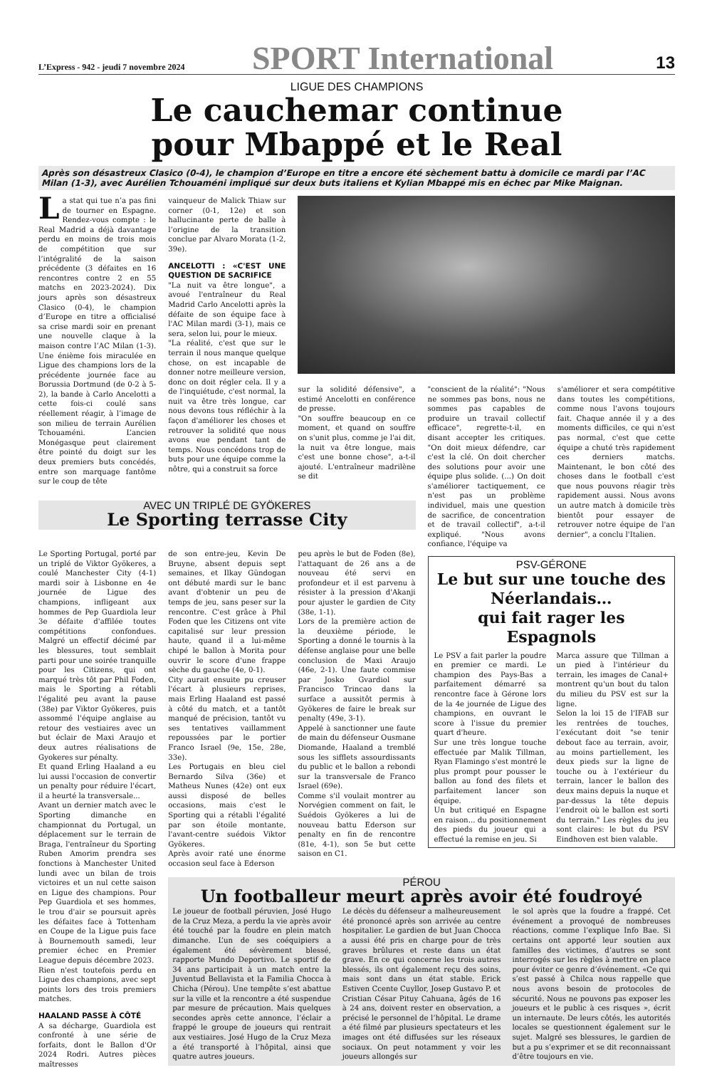L’Express - 942 - jeudi 7 novembre 2024
SPORT International
13
LIGUE DES CHAMPIONS
Le cauchemar continue
pour Mbappé et le Real
Après son désastreux Clasico (0-4), le champion d’Europe en titre a encore été sèchement battu à domicile ce mardi par l’AC Milan (1-3), avec Aurélien Tchouaméni impliqué sur deux buts italiens et Kylian Mbappé mis en échec par Mike Maignan.
La stat qui tue n’a pas fini de tourner en Espagne. Rendez-vous compte : le Real Madrid a déjà davantage perdu en moins de trois mois de compétition que sur l’intégralité de la saison précédente (3 défaites en 16 rencontres contre 2 en 55 matchs en 2023-2024). Dix jours après son désastreux Clasico (0-4), le champion d’Europe en titre a officialisé sa crise mardi soir en prenant une nouvelle claque à la maison contre l’AC Milan (1-3). Une énième fois miraculée en Ligue des champions lors de la précédente journée face au Borussia Dortmund (de 0-2 à 5-2), la bande à Carlo Ancelotti a cette fois-ci coulé sans réellement réagir, à l’image de son milieu de terrain Aurélien Tchouaméni. L’ancien Monégasque peut clairement être pointé du doigt sur les deux premiers buts concédés, entre son marquage fantôme sur le coup de tête
vainqueur de Malick Thiaw sur corner (0-1, 12e) et son hallucinante perte de balle à l’origine de la transition conclue par Alvaro Morata (1-2, 39e).
ANCELOTTI : «C'EST UNE QUESTION DE SACRIFICE
"La nuit va être longue", a avoué l'entraîneur du Real Madrid Carlo Ancelotti après la défaite de son équipe face à l'AC Milan mardi (3-1), mais ce sera, selon lui, pour le mieux.
"La réalité, c'est que sur le terrain il nous manque quelque chose, on est incapable de donner notre meilleure version, donc on doit régler cela. Il y a de l'inquiétude, c'est normal, la nuit va être très longue, car nous devons tous réfléchir à la façon d'améliorer les choses et retrouver la solidité que nous avons eue pendant tant de temps. Nous concédons trop de buts pour une équipe comme la nôtre, qui a construit sa force
sur la solidité défensive", a estimé Ancelotti en conférence de presse.
"On souffre beaucoup en ce moment, et quand on souffre on s'unit plus, comme je l'ai dit, la nuit va être longue, mais c'est une bonne chose", a-t-il ajouté. L'entraîneur madrilène se dit
"conscient de la réalité": "Nous ne sommes pas bons, nous ne sommes pas capables de produire un travail collectif efficace", regrette-t-il, en disant accepter les critiques. "On doit mieux défendre, car c'est la clé. On doit chercher des solutions pour avoir une équipe plus solide. (...) On doit s'améliorer tactiquement, ce n'est pas un problème individuel, mais une question de sacrifice, de concentration et de travail collectif", a-t-il expliqué. "Nous avons confiance, l'équipe va
s'améliorer et sera compétitive dans toutes les compétitions, comme nous l'avons toujours fait. Chaque année il y a des moments difficiles, ce qui n'est pas normal, c'est que cette équipe a chuté très rapidement ces derniers matchs. Maintenant, le bon côté des choses dans le football c'est que nous pouvons réagir très rapidement aussi. Nous avons un autre match à domicile très bientôt pour essayer de retrouver notre équipe de l'an dernier", a conclu l'Italien.
AVEC UN TRIPLÉ DE GYÖKERES
Le Sporting terrasse City
Le Sporting Portugal, porté par un triplé de Viktor Gyökeres, a coulé Manchester City (4-1) mardi soir à Lisbonne en 4e journée de Ligue des champions, infligeant aux hommes de Pep Guardiola leur 3e défaite d'affilée toutes compétitions confondues. Malgré un effectif décimé par les blessures, tout semblait parti pour une soirée tranquille pour les Citizens, qui ont marqué très tôt par Phil Foden, mais le Sporting a rétabli l'égalité peu avant la pause (38e) par Viktor Gyökeres, puis assommé l'équipe anglaise au retour des vestiaires avec un but éclair de Maxi Araujo et deux autres réalisations de Gyokeres sur pénalty.
Et quand Erling Haaland a eu lui aussi l'occasion de convertir un penalty pour réduire l'écart, il a heurté la transversale...
Avant un dernier match avec le Sporting dimanche en championnat du Portugal, un déplacement sur le terrain de Braga, l'entraîneur du Sporting Ruben Amorim prendra ses fonctions à Manchester United lundi avec un bilan de trois victoires et un nul cette saison en Ligue des champions. Pour Pep Guardiola et ses hommes, le trou d'air se poursuit après les défaites face à Tottenham en Coupe de la Ligue puis face à Bournemouth samedi, leur premier échec en Premier League depuis décembre 2023.
Rien n'est toutefois perdu en Ligue des champions, avec sept points lors des trois premiers matches.
HAALAND PASSE À CÔTÉ
A sa décharge, Guardiola est confronté à une série de forfaits, dont le Ballon d'Or 2024 Rodri. Autres pièces maîtresses
de son entre-jeu, Kevin De Bruyne, absent depuis sept semaines, et Ilkay Gündogan ont débuté mardi sur le banc avant d'obtenir un peu de temps de jeu, sans peser sur la rencontre. C'est grâce à Phil Foden que les Citizens ont vite capitalisé sur leur pression haute, quand il a lui-même chipé le ballon à Morita pour ouvrir le score d'une frappe sèche du gauche (4e, 0-1).
City aurait ensuite pu creuser l'écart à plusieurs reprises, mais Erling Haaland est passé à côté du match, et a tantôt manqué de précision, tantôt vu ses tentatives vaillamment repoussées par le portier Franco Israel (9e, 15e, 28e, 33e).
Les Portugais en bleu ciel Bernardo Silva (36e) et Matheus Nunes (42e) ont eux aussi disposé de belles occasions, mais c'est le Sporting qui a rétabli l'égalité par son étoile montante, l'avant-centre suédois Viktor Gyökeres.
Après avoir raté une énorme occasion seul face à Ederson
peu après le but de Foden (8e), l'attaquant de 26 ans a de nouveau été servi en profondeur et il est parvenu à résister à la pression d'Akanji pour ajuster le gardien de City (38e, 1-1).
Lors de la première action de la deuxième période, le Sporting a donné le tournis à la défense anglaise pour une belle conclusion de Maxi Araujo (46e, 2-1). Une faute commise par Josko Gvardiol sur Francisco Trincao dans la surface a aussitôt permis à Gyökeres de faire le break sur penalty (49e, 3-1).
Appelé à sanctionner une faute de main du défenseur Ousmane Diomande, Haaland a tremblé sous les sifflets assourdissants du public et le ballon a rebondi sur la transversale de Franco Israel (69e).
Comme s'il voulait montrer au Norvégien comment on fait, le Suédois Gyökeres a lui de nouveau battu Ederson sur penalty en fin de rencontre (81e, 4-1), son 5e but cette saison en C1.
PSV-GÉRONE
Le but sur une touche des Néerlandais…
qui fait rager les Espagnols
Le PSV a fait parler la poudre en premier ce mardi. Le champion des Pays-Bas a parfaitement démarré sa rencontre face à Gérone lors de la 4e journée de Ligue des champions, en ouvrant le score à l'issue du premier quart d'heure.
Sur une très longue touche effectuée par Malik Tillman, Ryan Flamingo s'est montré le plus prompt pour pousser le ballon au fond des filets et parfaitement lancer son équipe.
Un but critiqué en Espagne en raison... du positionnement des pieds du joueur qui a effectué la remise en jeu. Si
Marca assure que Tillman a un pied à l'intérieur du terrain, les images de Canal+ montrent qu'un bout du talon du milieu du PSV est sur la ligne.
Selon la loi 15 de l'IFAB sur les rentrées de touches, l’exécutant doit "se tenir debout face au terrain, avoir, au moins partiellement, les deux pieds sur la ligne de touche ou à l’extérieur du terrain, lancer le ballon des deux mains depuis la nuque et par-dessus la tête depuis l’endroit où le ballon est sorti du terrain." Les règles du jeu sont claires: le but du PSV Eindhoven est bien valable.
PÉROU
Un footballeur meurt après avoir été foudroyé
Le joueur de football péruvien, José Hugo de la Cruz Meza, a perdu la vie après avoir été touché par la foudre en plein match dimanche. L’un de ses coéquipiers a également été sévèrement blessé, rapporte Mundo Deportivo. Le sportif de 34 ans participait à un match entre la Juventud Bellavista et la Familia Chocca à Chicha (Pérou). Une tempête s’est abattue sur la ville et la rencontre a été suspendue par mesure de précaution. Mais quelques secondes après cette annonce, l’éclair a frappé le groupe de joueurs qui rentrait aux vestiaires. José Hugo de la Cruz Meza a été transporté à l’hôpital, ainsi que quatre autres joueurs.
Le décès du défenseur a malheureusement été prononcé après son arrivée au centre hospitalier. Le gardien de but Juan Chocca a aussi été pris en charge pour de très graves brûlures et reste dans un état grave. En ce qui concerne les trois autres blessés, ils ont également reçu des soins, mais sont dans un état stable. Erick Estiven Ccente Cuyllor, Josep Gustavo P. et Cristian César Pituy Cahuana, âgés de 16 à 24 ans, doivent rester en observation, a précisé le personnel de l’hôpital. Le drame a été filmé par plusieurs spectateurs et les images ont été diffusées sur les réseaux sociaux. On peut notamment y voir les joueurs allongés sur
le sol après que la foudre a frappé. Cet événement a provoqué de nombreuses réactions, comme l’explique Info Bae. Si certains ont apporté leur soutien aux familles des victimes, d’autres se sont interrogés sur les règles à mettre en place pour éviter ce genre d’événement. «Ce qui s’est passé à Chilca nous rappelle que nous avons besoin de protocoles de sécurité. Nous ne pouvons pas exposer les joueurs et le public à ces risques », écrit un internaute. De leurs côtés, les autorités locales se questionnent également sur le sujet. Malgré ses blessures, le gardien de but a pu s’exprimer et se dit reconnaissant d’être toujours en vie.